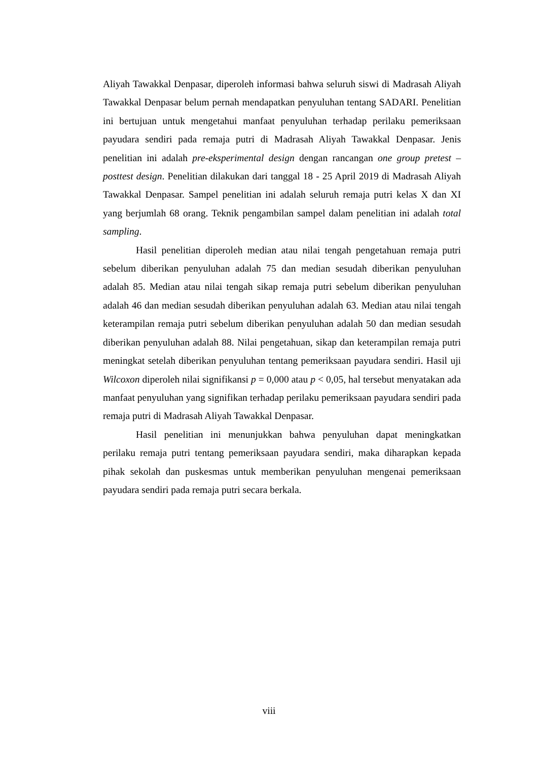Aliyah Tawakkal Denpasar, diperoleh informasi bahwa seluruh siswi di Madrasah Aliyah Tawakkal Denpasar belum pernah mendapatkan penyuluhan tentang SADARI. Penelitian ini bertujuan untuk mengetahui manfaat penyuluhan terhadap perilaku pemeriksaan payudara sendiri pada remaja putri di Madrasah Aliyah Tawakkal Denpasar. Jenis penelitian ini adalah pre-eksperimental design dengan rancangan one group pretest – posttest design. Penelitian dilakukan dari tanggal 18 - 25 April 2019 di Madrasah Aliyah Tawakkal Denpasar. Sampel penelitian ini adalah seluruh remaja putri kelas X dan XI yang berjumlah 68 orang. Teknik pengambilan sampel dalam penelitian ini adalah total sampling.
Hasil penelitian diperoleh median atau nilai tengah pengetahuan remaja putri sebelum diberikan penyuluhan adalah 75 dan median sesudah diberikan penyuluhan adalah 85. Median atau nilai tengah sikap remaja putri sebelum diberikan penyuluhan adalah 46 dan median sesudah diberikan penyuluhan adalah 63. Median atau nilai tengah keterampilan remaja putri sebelum diberikan penyuluhan adalah 50 dan median sesudah diberikan penyuluhan adalah 88. Nilai pengetahuan, sikap dan keterampilan remaja putri meningkat setelah diberikan penyuluhan tentang pemeriksaan payudara sendiri. Hasil uji Wilcoxon diperoleh nilai signifikansi p = 0,000 atau p < 0,05, hal tersebut menyatakan ada manfaat penyuluhan yang signifikan terhadap perilaku pemeriksaan payudara sendiri pada remaja putri di Madrasah Aliyah Tawakkal Denpasar.
Hasil penelitian ini menunjukkan bahwa penyuluhan dapat meningkatkan perilaku remaja putri tentang pemeriksaan payudara sendiri, maka diharapkan kepada pihak sekolah dan puskesmas untuk memberikan penyuluhan mengenai pemeriksaan payudara sendiri pada remaja putri secara berkala.
viii